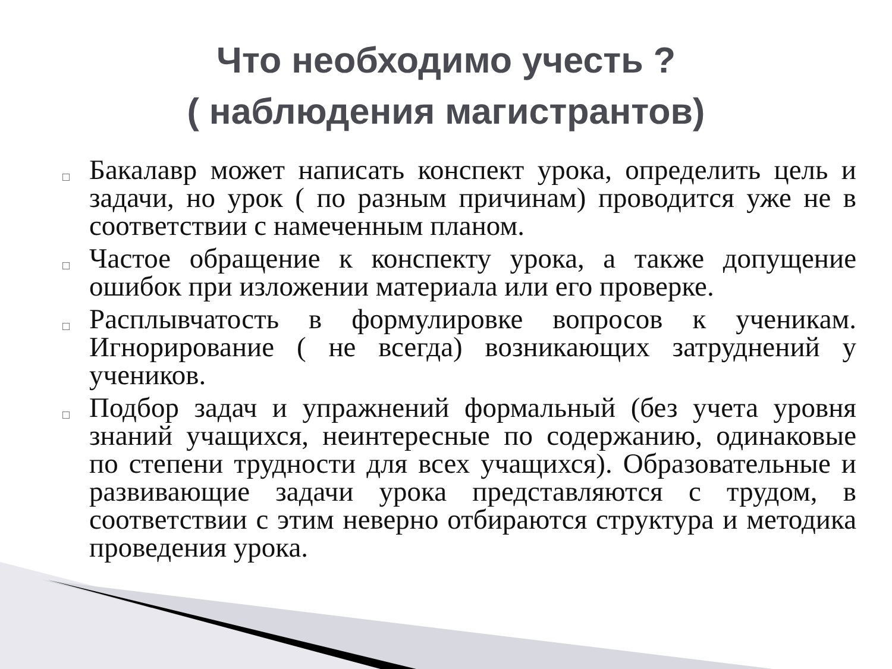Что необходимо учесть ?
( наблюдения магистрантов)
□ Бакалавр может написать конспект урока, определить цель и задачи, но урок ( по разным причинам) проводится уже не в соответствии с намеченным планом.
□ Частое обращение к конспекту урока, а также допущение ошибок при изложении материала или его проверке.
□ Расплывчатость в формулировке вопросов к ученикам. Игнорирование ( не всегда) возникающих затруднений у учеников.
□ Подбор задач и упражнений формальный (без учета уровня знаний учащихся, неинтересные по содержанию, одинаковые по степени трудности для всех учащихся). Образовательные и развивающие задачи урока представляются с трудом, в соответствии с этим неверно отбираются структура и методика проведения урока.